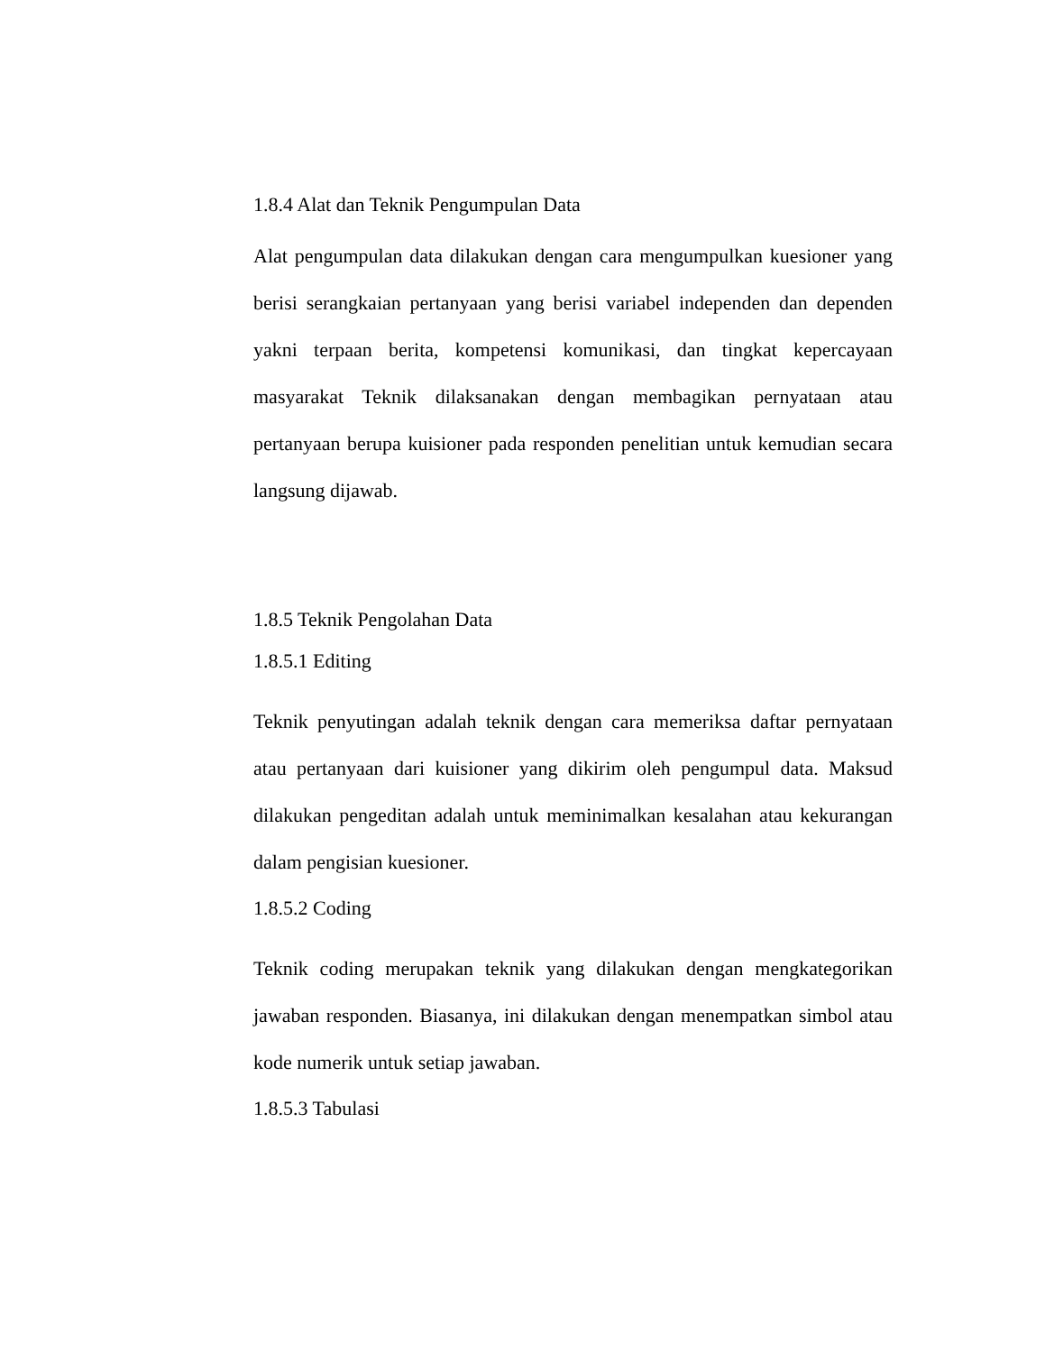1.8.4 Alat dan Teknik Pengumpulan Data
Alat pengumpulan data dilakukan dengan cara mengumpulkan kuesioner yang berisi serangkaian pertanyaan yang berisi variabel independen dan dependen yakni terpaan berita, kompetensi komunikasi, dan tingkat kepercayaan masyarakat Teknik dilaksanakan dengan membagikan pernyataan atau pertanyaan berupa kuisioner pada responden penelitian untuk kemudian secara langsung dijawab.
1.8.5 Teknik Pengolahan Data
1.8.5.1 Editing
Teknik penyutingan adalah teknik dengan cara memeriksa daftar pernyataan atau pertanyaan dari kuisioner yang dikirim oleh pengumpul data. Maksud dilakukan pengeditan adalah untuk meminimalkan kesalahan atau kekurangan dalam pengisian kuesioner.
1.8.5.2 Coding
Teknik coding merupakan teknik yang dilakukan dengan mengkategorikan jawaban responden. Biasanya, ini dilakukan dengan menempatkan simbol atau kode numerik untuk setiap jawaban.
1.8.5.3 Tabulasi